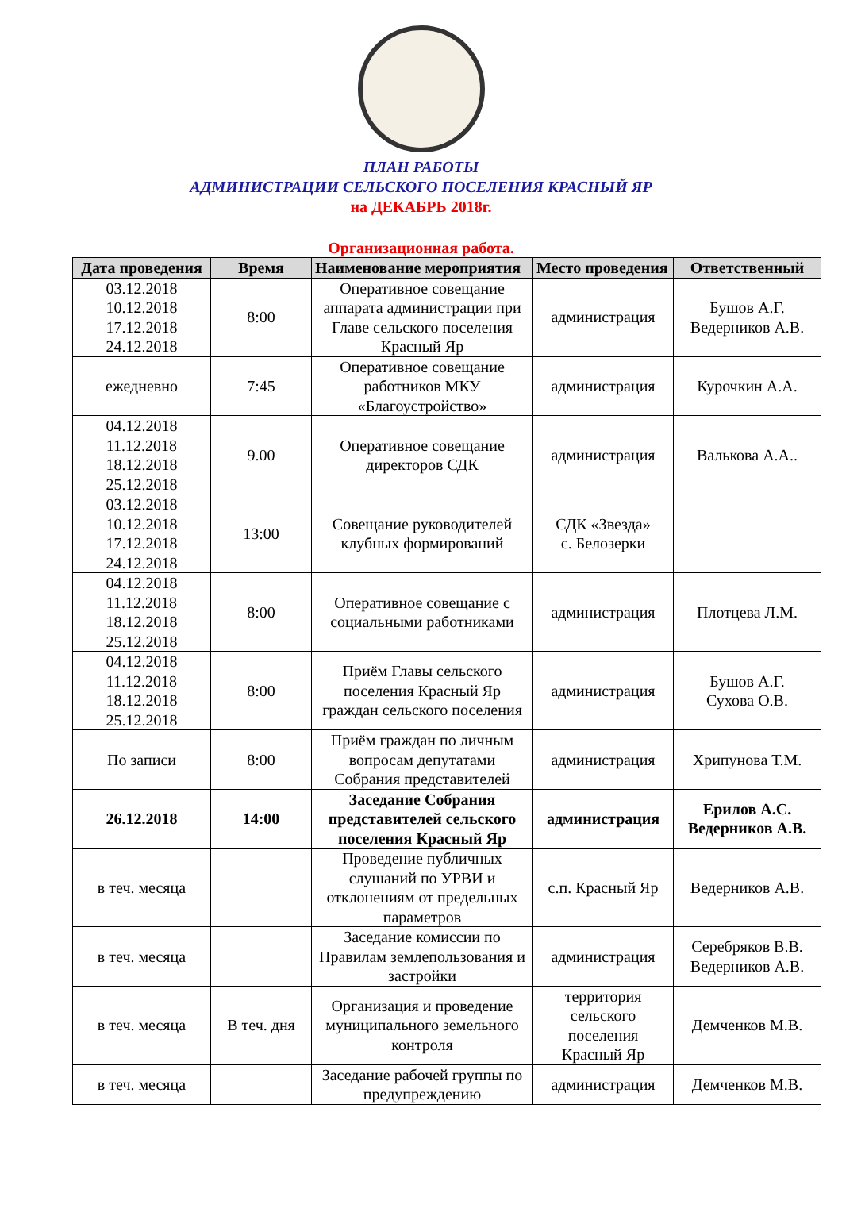ПЛАН РАБОТЫ
АДМИНИСТРАЦИИ СЕЛЬСКОГО ПОСЕЛЕНИЯ КРАСНЫЙ ЯР
на ДЕКАБРЬ 2018г.
Организационная работа.
| Дата проведения | Время | Наименование мероприятия | Место проведения | Ответственный |
| --- | --- | --- | --- | --- |
| 03.12.2018 10.12.2018 17.12.2018 24.12.2018 | 8:00 | Оперативное совещание аппарата администрации при Главе сельского поселения Красный Яр | администрация | Бушов А.Г. Ведерников А.В. |
| ежедневно | 7:45 | Оперативное совещание работников МКУ «Благоустройство» | администрация | Курочкин А.А. |
| 04.12.2018 11.12.2018 18.12.2018 25.12.2018 | 9.00 | Оперативное совещание директоров СДК | администрация | Валькова А.А.. |
| 03.12.2018 10.12.2018 17.12.2018 24.12.2018 | 13:00 | Совещание руководителей клубных формирований | СДК «Звезда» с. Белозерки | |
| 04.12.2018 11.12.2018 18.12.2018 25.12.2018 | 8:00 | Оперативное совещание с социальными работниками | администрация | Плотцева Л.М. |
| 04.12.2018 11.12.2018 18.12.2018 25.12.2018 | 8:00 | Приём Главы сельского поселения Красный Яр граждан сельского поселения | администрация | Бушов А.Г. Сухова О.В. |
| По записи | 8:00 | Приём граждан по личным вопросам депутатами Собрания представителей | администрация | Хрипунова Т.М. |
| 26.12.2018 | 14:00 | Заседание Собрания представителей сельского поселения Красный Яр | администрация | Ерилов А.С. Ведерников А.В. |
| в теч. месяца | | Проведение публичных слушаний по УРВИ и отклонениям от предельных параметров | с.п. Красный Яр | Ведерников А.В. |
| в теч. месяца | | Заседание комиссии по Правилам землепользования и застройки | администрация | Серебряков В.В. Ведерников А.В. |
| в теч. месяца | В теч. дня | Организация и проведение муниципального земельного контроля | территория сельского поселения Красный Яр | Демченков М.В. |
| в теч. месяца | | Заседание рабочей группы по предупреждению | администрация | Демченков М.В. |